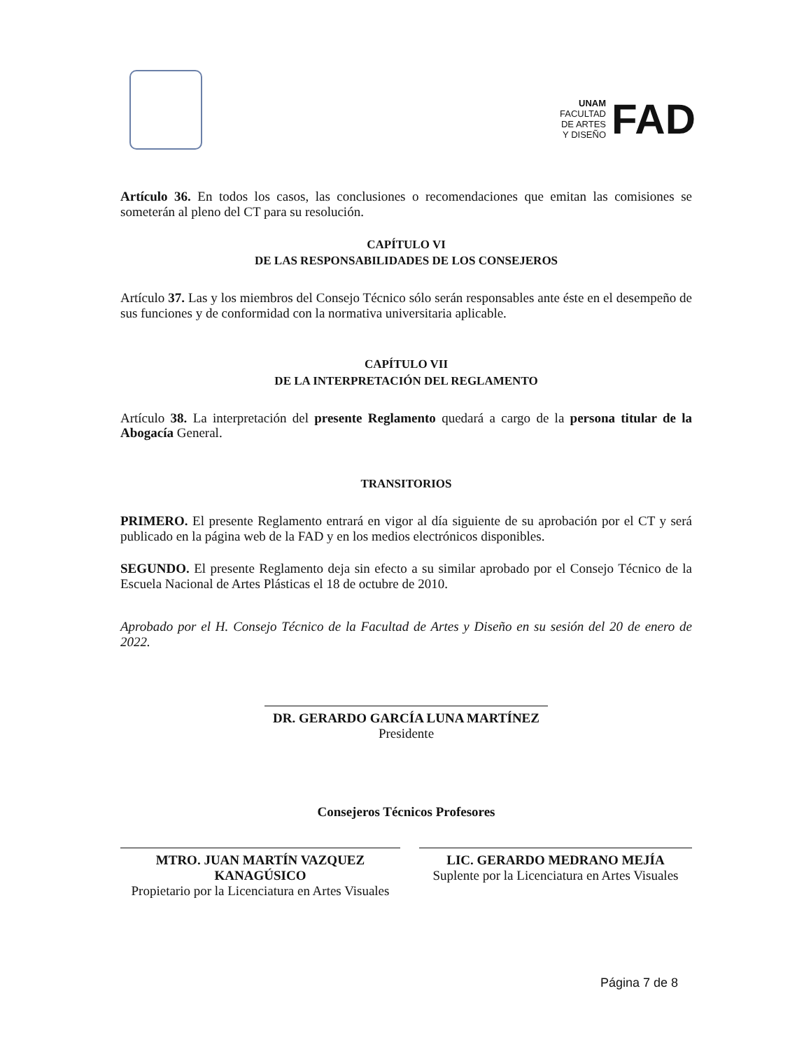UNAM
FACULTAD
DE ARTES
Y DISEÑO
FAD
Artículo 36. En todos los casos, las conclusiones o recomendaciones que emitan las comisiones se someterán al pleno del CT para su resolución.
CAPÍTULO VI
DE LAS RESPONSABILIDADES DE LOS CONSEJEROS
Artículo 37. Las y los miembros del Consejo Técnico sólo serán responsables ante éste en el desempeño de sus funciones y de conformidad con la normativa universitaria aplicable.
CAPÍTULO VII
DE LA INTERPRETACIÓN DEL REGLAMENTO
Artículo 38. La interpretación del presente Reglamento quedará a cargo de la persona titular de la Abogacía General.
TRANSITORIOS
PRIMERO. El presente Reglamento entrará en vigor al día siguiente de su aprobación por el CT y será publicado en la página web de la FAD y en los medios electrónicos disponibles.
SEGUNDO. El presente Reglamento deja sin efecto a su similar aprobado por el Consejo Técnico de la Escuela Nacional de Artes Plásticas el 18 de octubre de 2010.
Aprobado por el H. Consejo Técnico de la Facultad de Artes y Diseño en su sesión del 20 de enero de 2022.
DR. GERARDO GARCÍA LUNA MARTÍNEZ
Presidente
Consejeros Técnicos Profesores
MTRO. JUAN MARTÍN VAZQUEZ
KANAGÚSICO
Propietario por la Licenciatura en Artes Visuales
LIC. GERARDO MEDRANO MEJÍA
Suplente por la Licenciatura en Artes Visuales
Página 7 de 8